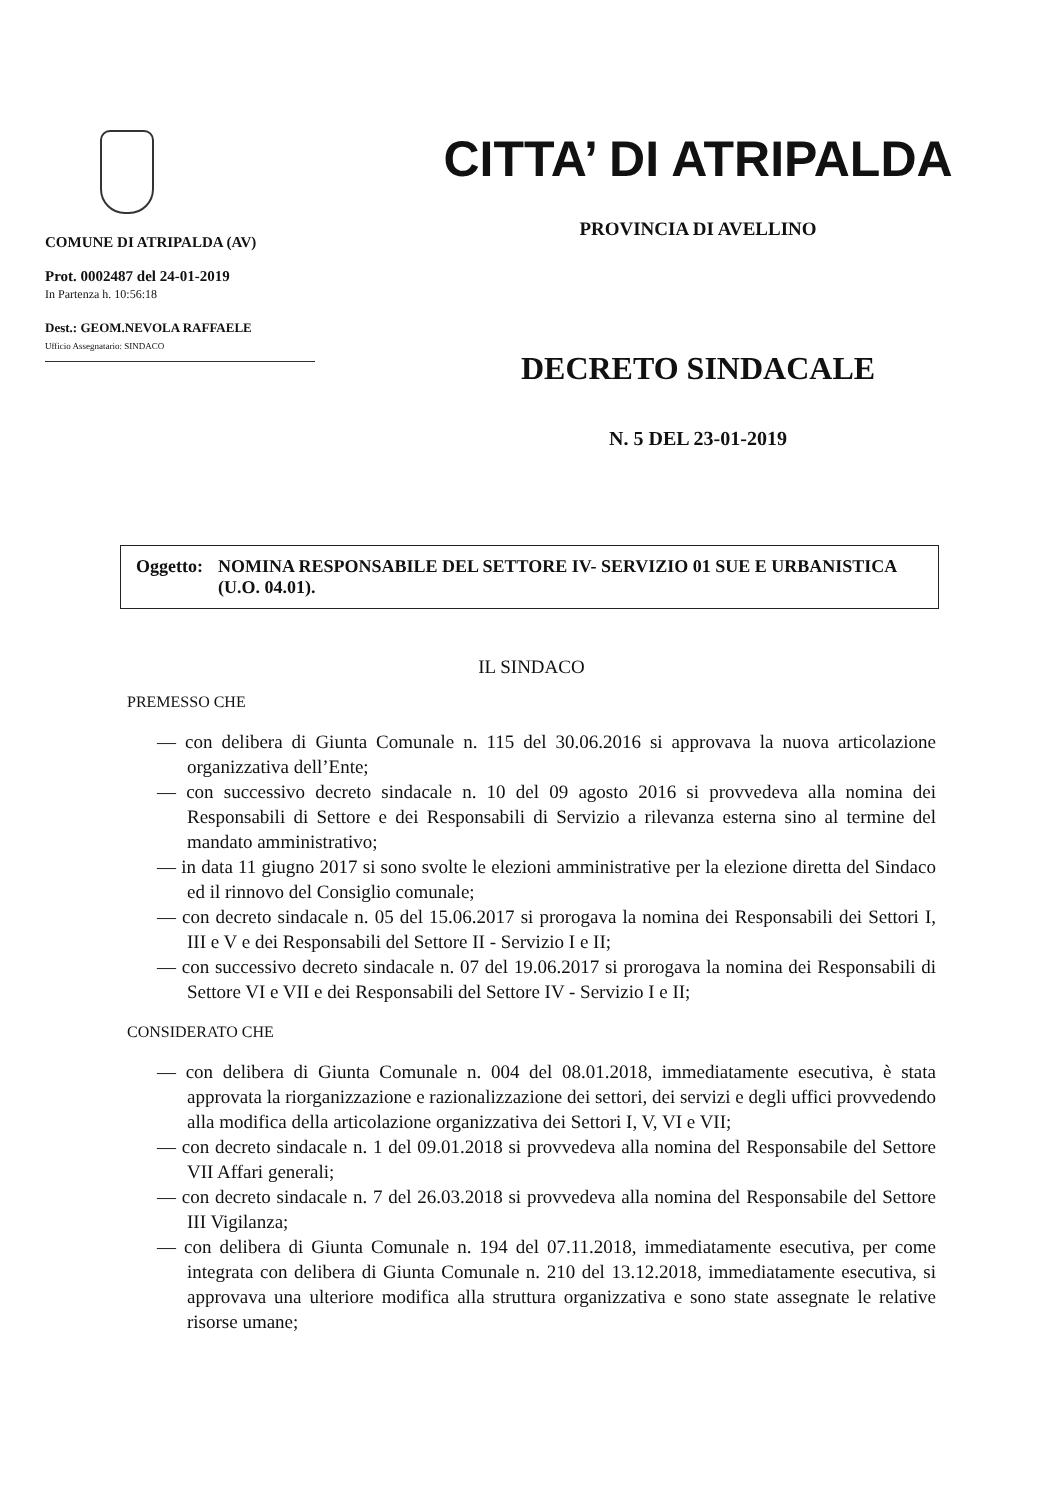COMUNE DI ATRIPALDA (AV)
Prot. 0002487 del 24-01-2019
In Partenza h. 10:56:18
Dest.: GEOM.NEVOLA RAFFAELE
Ufficio Assegnatario: SINDACO
CITTA’ DI ATRIPALDA
PROVINCIA DI AVELLINO
DECRETO SINDACALE
N. 5 DEL 23-01-2019
Oggetto: NOMINA RESPONSABILE DEL SETTORE IV- SERVIZIO 01 SUE E URBANISTICA (U.O. 04.01).
IL SINDACO
PREMESSO CHE
— con delibera di Giunta Comunale n. 115 del 30.06.2016 si approvava la nuova articolazione organizzativa dell’Ente;
— con successivo decreto sindacale n. 10 del 09 agosto 2016 si provvedeva alla nomina dei Responsabili di Settore e dei Responsabili di Servizio a rilevanza esterna sino al termine del mandato amministrativo;
— in data 11 giugno 2017 si sono svolte le elezioni amministrative per la elezione diretta del Sindaco ed il rinnovo del Consiglio comunale;
— con decreto sindacale n. 05 del 15.06.2017 si prorogava la nomina dei Responsabili dei Settori I, III e V e dei Responsabili del Settore II - Servizio I e II;
— con successivo decreto sindacale n. 07 del 19.06.2017 si prorogava la nomina dei Responsabili di Settore VI e VII e dei Responsabili del Settore IV - Servizio I e II;
CONSIDERATO CHE
— con delibera di Giunta Comunale n. 004 del 08.01.2018, immediatamente esecutiva, è stata approvata la riorganizzazione e razionalizzazione dei settori, dei servizi e degli uffici provvedendo alla modifica della articolazione organizzativa dei Settori I, V, VI e VII;
— con decreto sindacale n. 1 del 09.01.2018 si provvedeva alla nomina del Responsabile del Settore VII Affari generali;
— con decreto sindacale n. 7 del 26.03.2018 si provvedeva alla nomina del Responsabile del Settore III Vigilanza;
— con delibera di Giunta Comunale n. 194 del 07.11.2018, immediatamente esecutiva, per come integrata con delibera di Giunta Comunale n. 210 del 13.12.2018, immediatamente esecutiva, si approvava una ulteriore modifica alla struttura organizzativa e sono state assegnate le relative risorse umane;